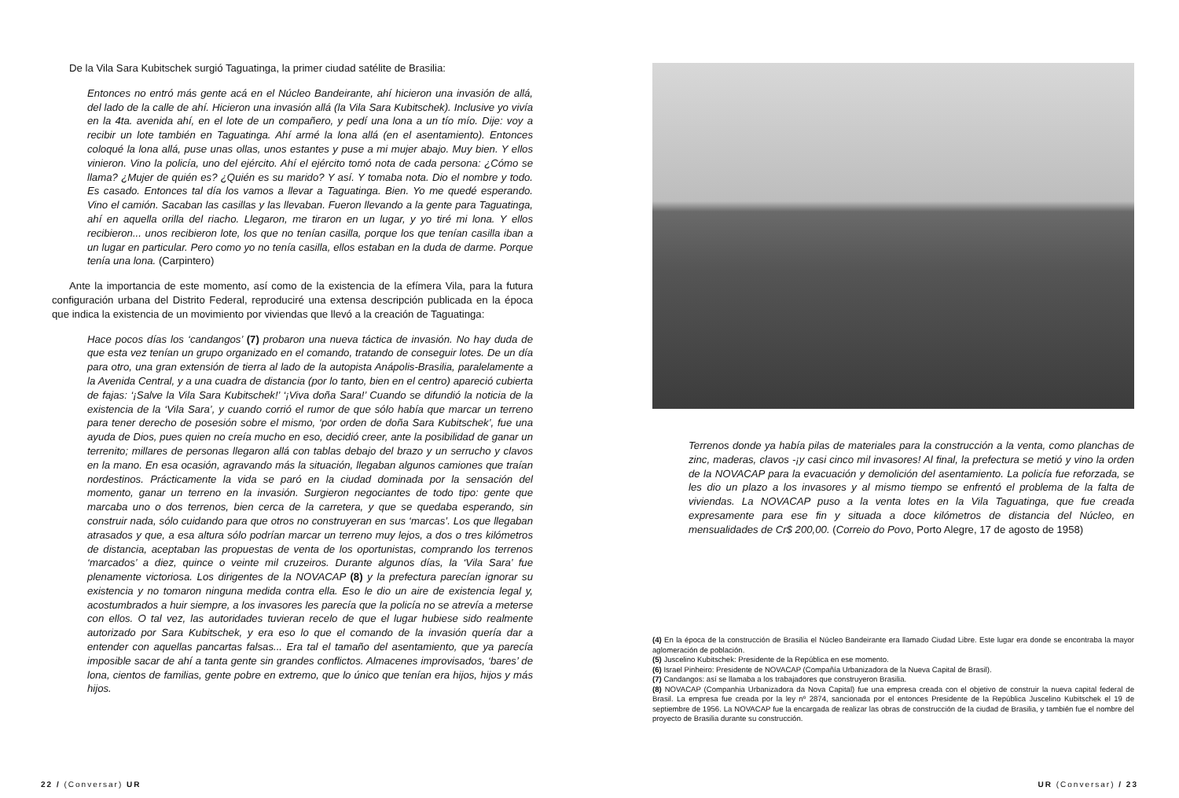De la Vila Sara Kubitschek surgió Taguatinga, la primer ciudad satélite de Brasilia:
Entonces no entró más gente acá en el Núcleo Bandeirante, ahí hicieron una invasión de allá, del lado de la calle de ahí. Hicieron una invasión allá (la Vila Sara Kubitschek). Inclusive yo vivía en la 4ta. avenida ahí, en el lote de un compañero, y pedí una lona a un tío mío. Dije: voy a recibir un lote también en Taguatinga. Ahí armé la lona allá (en el asentamiento). Entonces coloqué la lona allá, puse unas ollas, unos estantes y puse a mi mujer abajo. Muy bien. Y ellos vinieron. Vino la policía, uno del ejército. Ahí el ejército tomó nota de cada persona: ¿Cómo se llama? ¿Mujer de quién es? ¿Quién es su marido? Y así. Y tomaba nota. Dio el nombre y todo. Es casado. Entonces tal día los vamos a llevar a Taguatinga. Bien. Yo me quedé esperando. Vino el camión. Sacaban las casillas y las llevaban. Fueron llevando a la gente para Taguatinga, ahí en aquella orilla del riacho. Llegaron, me tiraron en un lugar, y yo tiré mi lona. Y ellos recibieron... unos recibieron lote, los que no tenían casilla, porque los que tenían casilla iban a un lugar en particular. Pero como yo no tenía casilla, ellos estaban en la duda de darme. Porque tenía una lona. (Carpintero)
Ante la importancia de este momento, así como de la existencia de la efímera Vila, para la futura configuración urbana del Distrito Federal, reproduciré una extensa descripción publicada en la época que indica la existencia de un movimiento por viviendas que llevó a la creación de Taguatinga:
Hace pocos días los ‘candangos’ (7) probaron una nueva táctica de invasión. No hay duda de que esta vez tenían un grupo organizado en el comando, tratando de conseguir lotes. De un día para otro, una gran extensión de tierra al lado de la autopista Anápolis-Brasilia, paralelamente a la Avenida Central, y a una cuadra de distancia (por lo tanto, bien en el centro) apareció cubierta de fajas: ‘¡Salve la Vila Sara Kubitschek!’ ‘¡Viva doña Sara!’ Cuando se difundió la noticia de la existencia de la ‘Vila Sara’, y cuando corrió el rumor de que sólo había que marcar un terreno para tener derecho de posesión sobre el mismo, ‘por orden de doña Sara Kubitschek’, fue una ayuda de Dios, pues quien no creía mucho en eso, decidió creer, ante la posibilidad de ganar un terrenito; millares de personas llegaron allá con tablas debajo del brazo y un serrucho y clavos en la mano. En esa ocasión, agravando más la situación, llegaban algunos camiones que traían nordestinos. Prácticamente la vida se paró en la ciudad dominada por la sensación del momento, ganar un terreno en la invasión. Surgieron negociantes de todo tipo: gente que marcaba uno o dos terrenos, bien cerca de la carretera, y que se quedaba esperando, sin construir nada, sólo cuidando para que otros no construyeran en sus ‘marcas’. Los que llegaban atrasados y que, a esa altura sólo podrían marcar un terreno muy lejos, a dos o tres kilómetros de distancia, aceptaban las propuestas de venta de los oportunistas, comprando los terrenos ‘marcados’ a diez, quince o veinte mil cruzeiros. Durante algunos días, la ‘Vila Sara’ fue plenamente victoriosa. Los dirigentes de la NOVACAP (8) y la prefectura parecían ignorar su existencia y no tomaron ninguna medida contra ella. Eso le dio un aire de existencia legal y, acostumbrados a huir siempre, a los invasores les parecía que la policía no se atrevía a meterse con ellos. O tal vez, las autoridades tuvieran recelo de que el lugar hubiese sido realmente autorizado por Sara Kubitschek, y era eso lo que el comando de la invasión quería dar a entender con aquellas pancartas falsas... Era tal el tamaño del asentamiento, que ya parecía imposible sacar de ahí a tanta gente sin grandes conflictos. Almacenes improvisados, ‘bares’ de lona, cientos de familias, gente pobre en extremo, que lo único que tenían era hijos, hijos y más hijos.
22 / (Conversar) UR
Terrenos donde ya había pilas de materiales para la construcción a la venta, como planchas de zinc, maderas, clavos -¡y casi cinco mil invasores! Al final, la prefectura se metió y vino la orden de la NOVACAP para la evacuación y demolición del asentamiento. La policía fue reforzada, se les dio un plazo a los invasores y al mismo tiempo se enfrentó el problema de la falta de viviendas. La NOVACAP puso a la venta lotes en la Vila Taguatinga, que fue creada expresamente para ese fin y situada a doce kilómetros de distancia del Núcleo, en mensualidades de Cr$ 200,00. (Correio do Povo, Porto Alegre, 17 de agosto de 1958)
(4) En la época de la construcción de Brasilia el Núcleo Bandeirante era llamado Ciudad Libre. Este lugar era donde se encontraba la mayor aglomeración de población.
(5) Juscelino Kubitschek: Presidente de la República en ese momento.
(6) Israel Pinheiro: Presidente de NOVACAP (Compañía Urbanizadora de la Nueva Capital de Brasil).
(7) Candangos: así se llamaba a los trabajadores que construyeron Brasilia.
(8) NOVACAP (Companhia Urbanizadora da Nova Capital) fue una empresa creada con el objetivo de construir la nueva capital federal de Brasil. La empresa fue creada por la ley nº 2874, sancionada por el entonces Presidente de la República Juscelino Kubitschek el 19 de septiembre de 1956. La NOVACAP fue la encargada de realizar las obras de construcción de la ciudad de Brasilia, y también fue el nombre del proyecto de Brasilia durante su construcción.
UR (Conversar) / 23